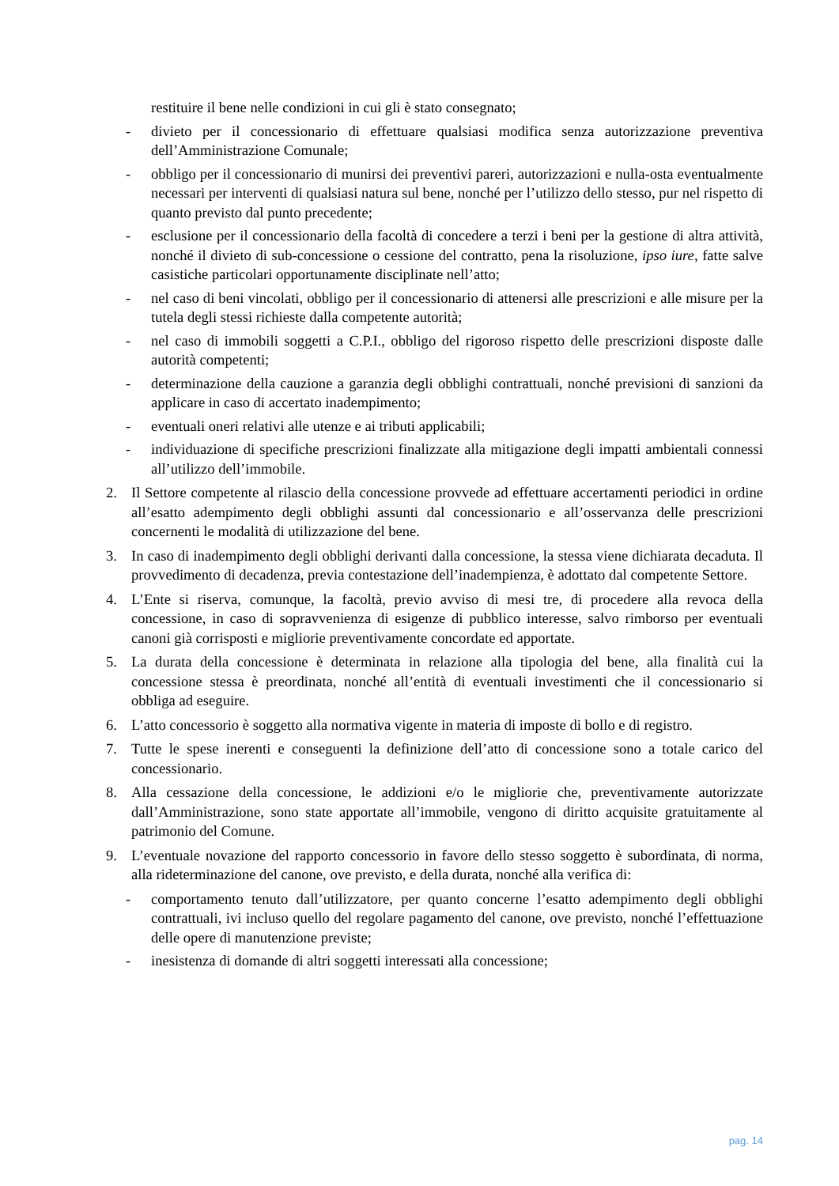restituire il bene nelle condizioni in cui gli è stato consegnato;
- divieto per il concessionario di effettuare qualsiasi modifica senza autorizzazione preventiva dell’Amministrazione Comunale;
- obbligo per il concessionario di munirsi dei preventivi pareri, autorizzazioni e nulla-osta eventualmente necessari per interventi di qualsiasi natura sul bene, nonché per l’utilizzo dello stesso, pur nel rispetto di quanto previsto dal punto precedente;
- esclusione per il concessionario della facoltà di concedere a terzi i beni per la gestione di altra attività, nonché il divieto di sub-concessione o cessione del contratto, pena la risoluzione, ipso iure, fatte salve casistiche particolari opportunamente disciplinate nell’atto;
- nel caso di beni vincolati, obbligo per il concessionario di attenersi alle prescrizioni e alle misure per la tutela degli stessi richieste dalla competente autorità;
- nel caso di immobili soggetti a C.P.I., obbligo del rigoroso rispetto delle prescrizioni disposte dalle autorità competenti;
- determinazione della cauzione a garanzia degli obblighi contrattuali, nonché previsioni di sanzioni da applicare in caso di accertato inadempimento;
- eventuali oneri relativi alle utenze e ai tributi applicabili;
- individuazione di specifiche prescrizioni finalizzate alla mitigazione degli impatti ambientali connessi all’utilizzo dell’immobile.
2. Il Settore competente al rilascio della concessione provvede ad effettuare accertamenti periodici in ordine all’esatto adempimento degli obblighi assunti dal concessionario e all’osservanza delle prescrizioni concernenti le modalità di utilizzazione del bene.
3. In caso di inadempimento degli obblighi derivanti dalla concessione, la stessa viene dichiarata decaduta. Il provvedimento di decadenza, previa contestazione dell’inadempienza, è adottato dal competente Settore.
4. L’Ente si riserva, comunque, la facoltà, previo avviso di mesi tre, di procedere alla revoca della concessione, in caso di sopravvenienza di esigenze di pubblico interesse, salvo rimborso per eventuali canoni già corrisposti e migliorie preventivamente concordate ed apportate.
5. La durata della concessione è determinata in relazione alla tipologia del bene, alla finalità cui la concessione stessa è preordinata, nonché all’entità di eventuali investimenti che il concessionario si obbliga ad eseguire.
6. L’atto concessorio è soggetto alla normativa vigente in materia di imposte di bollo e di registro.
7. Tutte le spese inerenti e conseguenti la definizione dell’atto di concessione sono a totale carico del concessionario.
8. Alla cessazione della concessione, le addizioni e/o le migliorie che, preventivamente autorizzate dall’Amministrazione, sono state apportate all’immobile, vengono di diritto acquisite gratuitamente al patrimonio del Comune.
9. L’eventuale novazione del rapporto concessorio in favore dello stesso soggetto è subordinata, di norma, alla rideterminazione del canone, ove previsto, e della durata, nonché alla verifica di:
- comportamento tenuto dall’utilizzatore, per quanto concerne l’esatto adempimento degli obblighi contrattuali, ivi incluso quello del regolare pagamento del canone, ove previsto, nonché l’effettuazione delle opere di manutenzione previste;
- inesistenza di domande di altri soggetti interessati alla concessione;
pag. 14